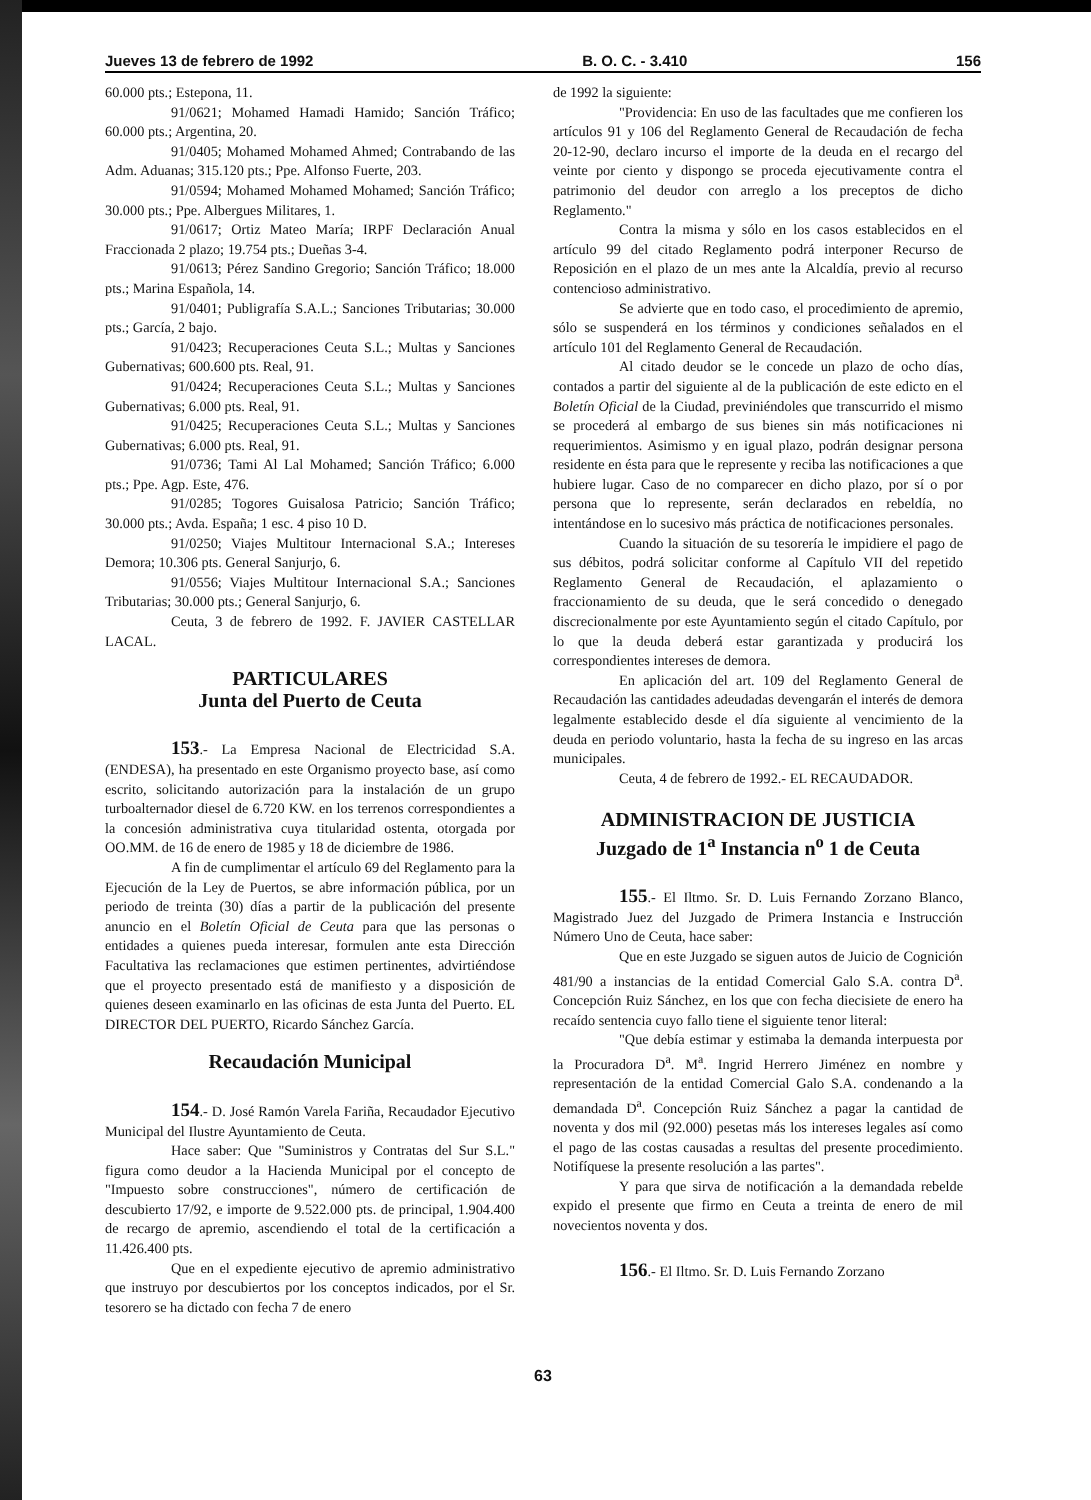Jueves 13 de febrero de 1992 B. O. C. - 3.410 156
60.000 pts.; Estepona, 11.
91/0621; Mohamed Hamadi Hamido; Sanción Tráfico; 60.000 pts.; Argentina, 20.
91/0405; Mohamed Mohamed Ahmed; Contrabando de las Adm. Aduanas; 315.120 pts.; Ppe. Alfonso Fuerte, 203.
91/0594; Mohamed Mohamed Mohamed; Sanción Tráfico; 30.000 pts.; Ppe. Albergues Militares, 1.
91/0617; Ortiz Mateo María; IRPF Declaración Anual Fraccionada 2 plazo; 19.754 pts.; Dueñas 3-4.
91/0613; Pérez Sandino Gregorio; Sanción Tráfico; 18.000 pts.; Marina Española, 14.
91/0401; Publigrafía S.A.L.; Sanciones Tributarias; 30.000 pts.; García, 2 bajo.
91/0423; Recuperaciones Ceuta S.L.; Multas y Sanciones Gubernativas; 600.600 pts. Real, 91.
91/0424; Recuperaciones Ceuta S.L.; Multas y Sanciones Gubernativas; 6.000 pts. Real, 91.
91/0425; Recuperaciones Ceuta S.L.; Multas y Sanciones Gubernativas; 6.000 pts. Real, 91.
91/0736; Tami Al Lal Mohamed; Sanción Tráfico; 6.000 pts.; Ppe. Agp. Este, 476.
91/0285; Togores Guisalosa Patricio; Sanción Tráfico; 30.000 pts.; Avda. España; 1 esc. 4 piso 10 D.
91/0250; Viajes Multitour Internacional S.A.; Intereses Demora; 10.306 pts. General Sanjurjo, 6.
91/0556; Viajes Multitour Internacional S.A.; Sanciones Tributarias; 30.000 pts.; General Sanjurjo, 6.
Ceuta, 3 de febrero de 1992. F. JAVIER CASTELLAR LACAL.
PARTICULARES
Junta del Puerto de Ceuta
153.- La Empresa Nacional de Electricidad S.A. (ENDESA), ha presentado en este Organismo proyecto base, así como escrito, solicitando autorización para la instalación de un grupo turboalternador diesel de 6.720 KW. en los terrenos correspondientes a la concesión administrativa cuya titularidad ostenta, otorgada por OO.MM. de 16 de enero de 1985 y 18 de diciembre de 1986.
A fin de cumplimentar el artículo 69 del Reglamento para la Ejecución de la Ley de Puertos, se abre información pública, por un periodo de treinta (30) días a partir de la publicación del presente anuncio en el Boletín Oficial de Ceuta para que las personas o entidades a quienes pueda interesar, formulen ante esta Dirección Facultativa las reclamaciones que estimen pertinentes, advirtiéndose que el proyecto presentado está de manifiesto y a disposición de quienes deseen examinarlo en las oficinas de esta Junta del Puerto. EL DIRECTOR DEL PUERTO, Ricardo Sánchez García.
Recaudación Municipal
154.- D. José Ramón Varela Fariña, Recaudador Ejecutivo Municipal del Ilustre Ayuntamiento de Ceuta.
Hace saber: Que "Suministros y Contratas del Sur S.L." figura como deudor a la Hacienda Municipal por el concepto de "Impuesto sobre construcciones", número de certificación de descubierto 17/92, e importe de 9.522.000 pts. de principal, 1.904.400 de recargo de apremio, ascendiendo el total de la certificación a 11.426.400 pts.
Que en el expediente ejecutivo de apremio administrativo que instruyo por descubiertos por los conceptos indicados, por el Sr. tesorero se ha dictado con fecha 7 de enero
de 1992 la siguiente:
"Providencia: En uso de las facultades que me confieren los artículos 91 y 106 del Reglamento General de Recaudación de fecha 20-12-90, declaro incurso el importe de la deuda en el recargo del veinte por ciento y dispongo se proceda ejecutivamente contra el patrimonio del deudor con arreglo a los preceptos de dicho Reglamento."
Contra la misma y sólo en los casos establecidos en el artículo 99 del citado Reglamento podrá interponer Recurso de Reposición en el plazo de un mes ante la Alcaldía, previo al recurso contencioso administrativo.
Se advierte que en todo caso, el procedimiento de apremio, sólo se suspenderá en los términos y condiciones señalados en el artículo 101 del Reglamento General de Recaudación.
Al citado deudor se le concede un plazo de ocho días, contados a partir del siguiente al de la publicación de este edicto en el Boletín Oficial de la Ciudad, previniéndoles que transcurrido el mismo se procederá al embargo de sus bienes sin más notificaciones ni requerimientos. Asimismo y en igual plazo, podrán designar persona residente en ésta para que le represente y reciba las notificaciones a que hubiere lugar. Caso de no comparecer en dicho plazo, por sí o por persona que lo represente, serán declarados en rebeldía, no intentándose en lo sucesivo más práctica de notificaciones personales.
Cuando la situación de su tesorería le impidiere el pago de sus débitos, podrá solicitar conforme al Capítulo VII del repetido Reglamento General de Recaudación, el aplazamiento o fraccionamiento de su deuda, que le será concedido o denegado discrecionalmente por este Ayuntamiento según el citado Capítulo, por lo que la deuda deberá estar garantizada y producirá los correspondientes intereses de demora.
En aplicación del art. 109 del Reglamento General de Recaudación las cantidades adeudadas devengarán el interés de demora legalmente establecido desde el día siguiente al vencimiento de la deuda en periodo voluntario, hasta la fecha de su ingreso en las arcas municipales.
Ceuta, 4 de febrero de 1992.- EL RECAUDADOR.
ADMINISTRACION DE JUSTICIA
Juzgado de 1<sup>a</sup> Instancia n<sup>o</sup> 1 de Ceuta
155.- El Iltmo. Sr. D. Luis Fernando Zorzano Blanco, Magistrado Juez del Juzgado de Primera Instancia e Instrucción Número Uno de Ceuta, hace saber:
Que en este Juzgado se siguen autos de Juicio de Cognición 481/90 a instancias de la entidad Comercial Galo S.A. contra D<sup>a</sup>. Concepción Ruiz Sánchez, en los que con fecha diecisiete de enero ha recaído sentencia cuyo fallo tiene el siguiente tenor literal:
"Que debía estimar y estimaba la demanda interpuesta por la Procuradora D<sup>a</sup>. M<sup>a</sup>. Ingrid Herrero Jiménez en nombre y representación de la entidad Comercial Galo S.A. condenando a la demandada D<sup>a</sup>. Concepción Ruiz Sánchez a pagar la cantidad de noventa y dos mil (92.000) pesetas más los intereses legales así como el pago de las costas causadas a resultas del presente procedimiento. Notifíquese la presente resolución a las partes".
Y para que sirva de notificación a la demandada rebelde expido el presente que firmo en Ceuta a treinta de enero de mil novecientos noventa y dos.
156.- El Iltmo. Sr. D. Luis Fernando Zorzano
63